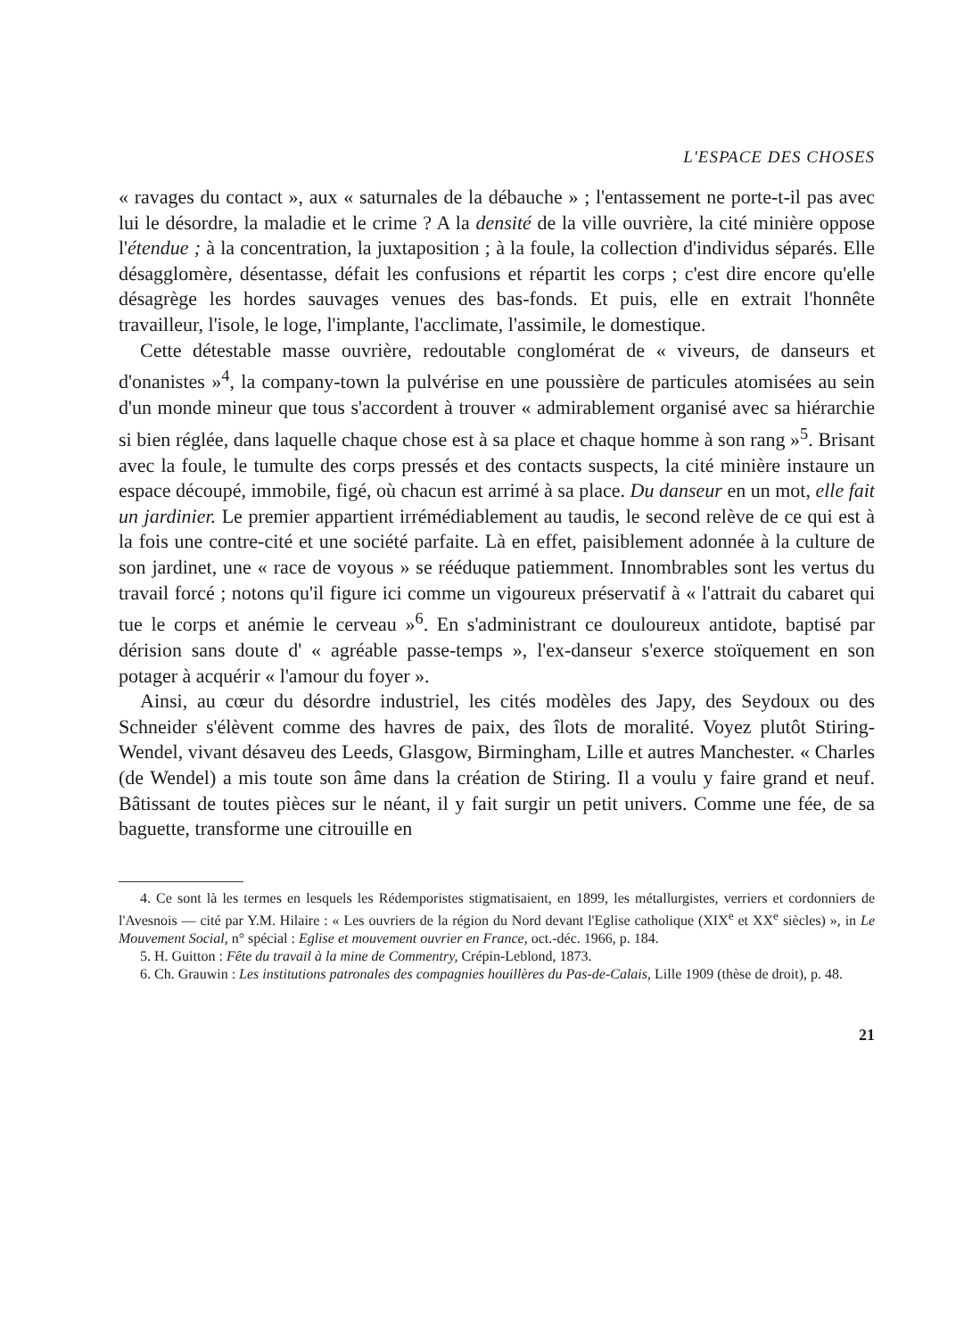L'ESPACE DES CHOSES
« ravages du contact », aux « saturnales de la débauche » ; l'entassement ne porte-t-il pas avec lui le désordre, la maladie et le crime ? A la densité de la ville ouvrière, la cité minière oppose l'étendue ; à la concentration, la juxtaposition ; à la foule, la collection d'individus séparés. Elle désagglomère, désentasse, défait les confusions et répartit les corps ; c'est dire encore qu'elle désagrège les hordes sauvages venues des bas-fonds. Et puis, elle en extrait l'honnête travailleur, l'isole, le loge, l'implante, l'acclimate, l'assimile, le domestique.
Cette détestable masse ouvrière, redoutable conglomérat de « viveurs, de danseurs et d'onanistes »<sup>4</sup>, la company-town la pulvérise en une poussière de particules atomisées au sein d'un monde mineur que tous s'accordent à trouver « admirablement organisé avec sa hiérarchie si bien réglée, dans laquelle chaque chose est à sa place et chaque homme à son rang »<sup>5</sup>. Brisant avec la foule, le tumulte des corps pressés et des contacts suspects, la cité minière instaure un espace découpé, immobile, figé, où chacun est arrimé à sa place. Du danseur en un mot, elle fait un jardinier. Le premier appartient irrémédiablement au taudis, le second relève de ce qui est à la fois une contre-cité et une société parfaite. Là en effet, paisiblement adonnée à la culture de son jardinet, une « race de voyous » se rééduque patiemment. Innombrables sont les vertus du travail forcé ; notons qu'il figure ici comme un vigoureux préservatif à « l'attrait du cabaret qui tue le corps et anémie le cerveau »<sup>6</sup>. En s'administrant ce douloureux antidote, baptisé par dérision sans doute d' « agréable passe-temps », l'ex-danseur s'exerce stoïquement en son potager à acquérir « l'amour du foyer ».
Ainsi, au cœur du désordre industriel, les cités modèles des Japy, des Seydoux ou des Schneider s'élèvent comme des havres de paix, des îlots de moralité. Voyez plutôt Stiring-Wendel, vivant désaveu des Leeds, Glasgow, Birmingham, Lille et autres Manchester. « Charles (de Wendel) a mis toute son âme dans la création de Stiring. Il a voulu y faire grand et neuf. Bâtissant de toutes pièces sur le néant, il y fait surgir un petit univers. Comme une fée, de sa baguette, transforme une citrouille en
4. Ce sont là les termes en lesquels les Rédemporistes stigmatisaient, en 1899, les métallurgistes, verriers et cordonniers de l'Avesnois — cité par Y.M. Hilaire : « Les ouvriers de la région du Nord devant l'Eglise catholique (XIX<sup>e</sup> et XX<sup>e</sup> siècles) », in Le Mouvement Social, n° spécial : Eglise et mouvement ouvrier en France, oct.-déc. 1966, p. 184.
5. H. Guitton : Fête du travail à la mine de Commentry, Crépin-Leblond, 1873.
6. Ch. Grauwin : Les institutions patronales des compagnies houillères du Pas-de-Calais, Lille 1909 (thèse de droit), p. 48.
21